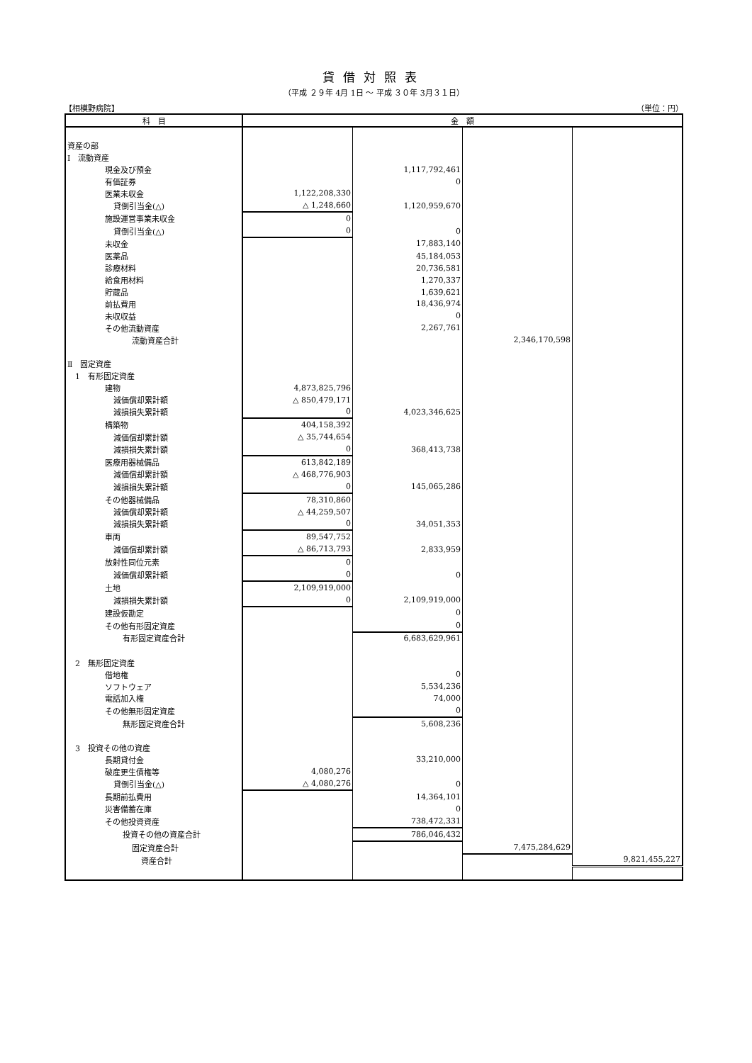貸借対照表
（平成 ２９年 4月 1日 ～ 平成 ３０年 3月３１日）
【相模野病院】 （単位：円）
| 科 目 | 金 額 | | | |
| --- | --- | --- | --- | --- |
| 資産の部 | | | | |
| Ⅰ 流動資産 | | | | |
| 現金及び預金 | | 1,117,792,461 | | |
| 有価証券 | | 0 | | |
| 医業未収金 | 1,122,208,330 | | | |
| 貸倒引当金(△) | △ 1,248,660 | 1,120,959,670 | | |
| 施設運営事業未収金 | 0 | | | |
| 貸倒引当金(△) | 0 | 0 | | |
| 未収金 | | 17,883,140 | | |
| 医薬品 | | 45,184,053 | | |
| 診療材料 | | 20,736,581 | | |
| 給食用材料 | | 1,270,337 | | |
| 貯蔵品 | | 1,639,621 | | |
| 前払費用 | | 18,436,974 | | |
| 未収収益 | | 0 | | |
| その他流動資産 | | 2,267,761 | | |
| 流動資産合計 | | | 2,346,170,598 | |
| Ⅱ 固定資産 | | | | |
| 1 有形固定資産 | | | | |
| 建物 | 4,873,825,796 | | | |
| 減価償却累計額 | △ 850,479,171 | | | |
| 減損損失累計額 | 0 | 4,023,346,625 | | |
| 構築物 | 404,158,392 | | | |
| 減価償却累計額 | △ 35,744,654 | | | |
| 減損損失累計額 | 0 | 368,413,738 | | |
| 医療用器械備品 | 613,842,189 | | | |
| 減価償却累計額 | △ 468,776,903 | | | |
| 減損損失累計額 | 0 | 145,065,286 | | |
| その他器械備品 | 78,310,860 | | | |
| 減価償却累計額 | △ 44,259,507 | | | |
| 減損損失累計額 | 0 | 34,051,353 | | |
| 車両 | 89,547,752 | | | |
| 減価償却累計額 | △ 86,713,793 | 2,833,959 | | |
| 放射性同位元素 | 0 | | | |
| 減価償却累計額 | 0 | 0 | | |
| 土地 | 2,109,919,000 | | | |
| 減損損失累計額 | 0 | 2,109,919,000 | | |
| 建設仮勘定 | | 0 | | |
| その他有形固定資産 | | 0 | | |
| 有形固定資産合計 | | 6,683,629,961 | | |
| 2 無形固定資産 | | | | |
| 借地権 | | 0 | | |
| ソフトウェア | | 5,534,236 | | |
| 電話加入権 | | 74,000 | | |
| その他無形固定資産 | | 0 | | |
| 無形固定資産合計 | | 5,608,236 | | |
| 3 投資その他の資産 | | | | |
| 長期貸付金 | | 33,210,000 | | |
| 破産更生債権等 | 4,080,276 | | | |
| 貸倒引当金(△) | △ 4,080,276 | 0 | | |
| 長期前払費用 | | 14,364,101 | | |
| 災害備蓄在庫 | | 0 | | |
| その他投資資産 | | 738,472,331 | | |
| 投資その他の資産合計 | | 786,046,432 | | |
| 固定資産合計 | | | 7,475,284,629 | |
| 資産合計 | | | | 9,821,455,227 |